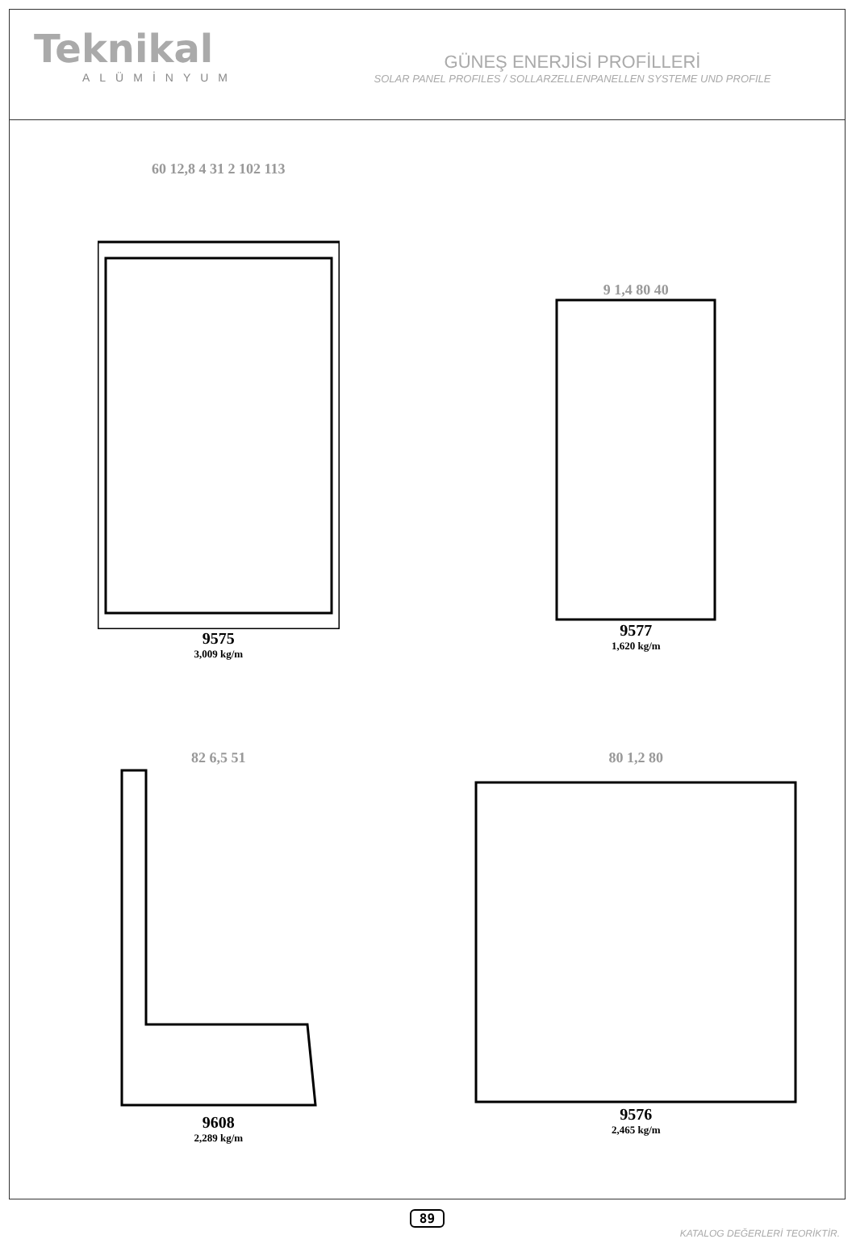Teknikal
ALÜMİNYUM
GÜNEŞ ENERJİSİ PROFİLLERİ
SOLAR PANEL PROFILES / SOLLARZELLENPANELLEN SYSTEME UND PROFILE
60 12,8 4 31 2 102 113
9575
3,009 kg/m
9 1,4 80 40
9577
1,620 kg/m
82 6,5 51
9608
2,289 kg/m
80 1,2 80
9576
2,465 kg/m
89
KATALOG DEĞERLERİ TEORİKTİR.